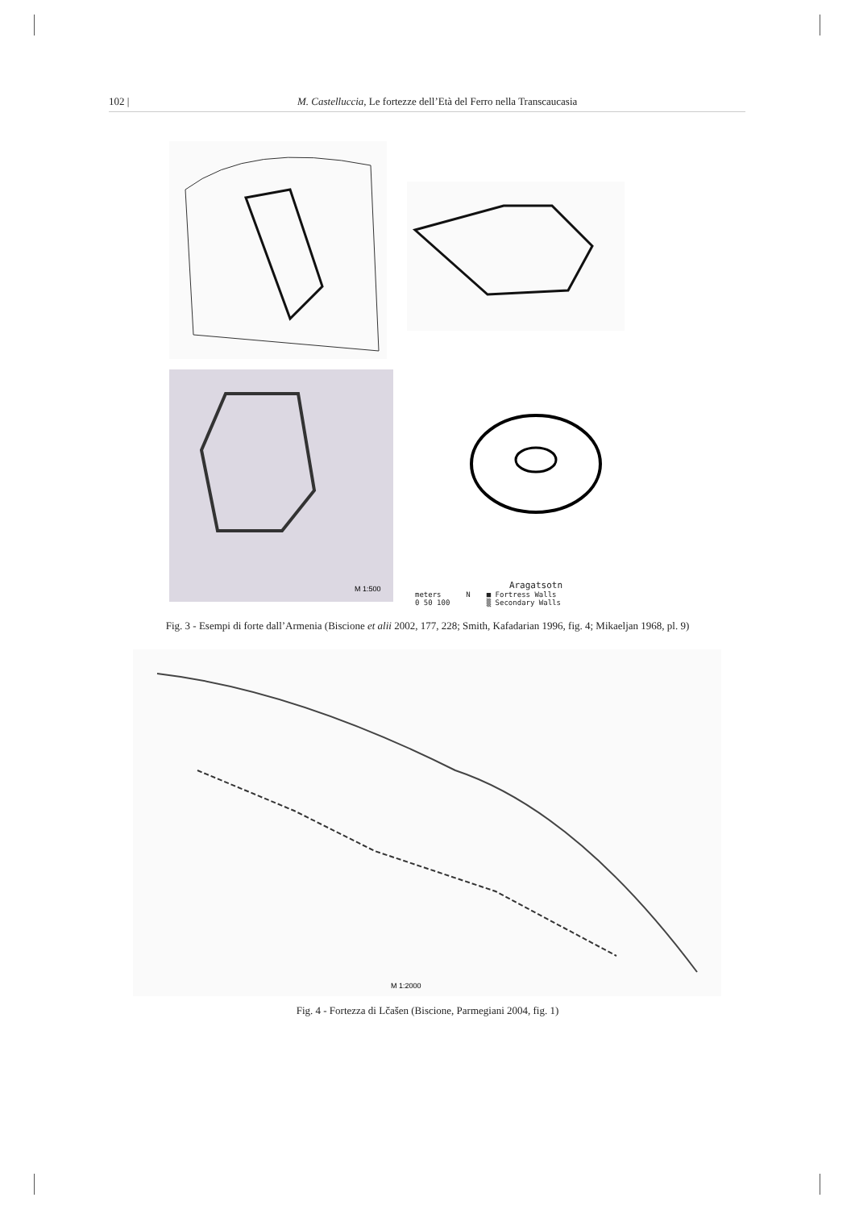102 | M. Castelluccia, Le fortezze dell’Età del Ferro nella Transcaucasia
M 1:500
Aragatsotn
meters
0 50 100 N ■ Fortress Walls
▒ Secondary Walls
Fig. 3 - Esempi di forte dall’Armenia (Biscione et alii 2002, 177, 228; Smith, Kafadarian 1996, fig. 4; Mikaeljan 1968, pl. 9)
M 1:2000
Fig. 4 - Fortezza di Lčašen (Biscione, Parmegiani 2004, fig. 1)